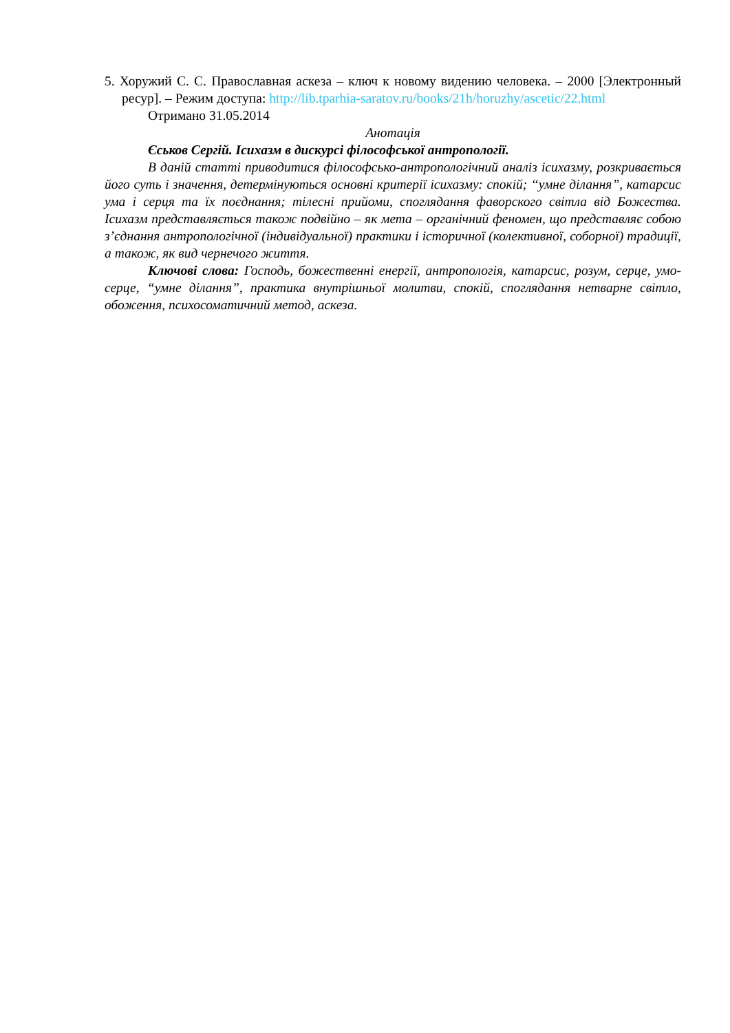5. Хоружий С. С. Православная аскеза – ключ к новому видению человека. – 2000 [Электронный ресур]. – Режим доступа: http://lib.tparhia-saratov.ru/books/21h/horuzhy/ascetic/22.html
Отримано 31.05.2014
Анотація
Єськов Сергій. Ісихазм в дискурсі філософської антропології.
В даній статті приводитися філософсько-антропологічний аналіз ісихазму, розкривається його суть і значення, детермінуються основні критерії ісихазму: спокій; “умне ділання”, катарсис ума і серця та їх поєднання; тілесні прийоми, споглядання фаворского світла від Божества. Ісихазм представляється також подвійно – як мета – органічний феномен, що представляє собою з’єднання антропологічної (індивідуальної) практики і історичної (колективної, соборної) традиції, а також, як вид чернечого життя.
Ключові слова: Господь, божественні енергії, антропологія, катарсис, розум, серце, умо-серце, “умне ділання”, практика внутрішньої молитви, спокій, споглядання нетварне світло, обоження, психосоматичний метод, аскеза.